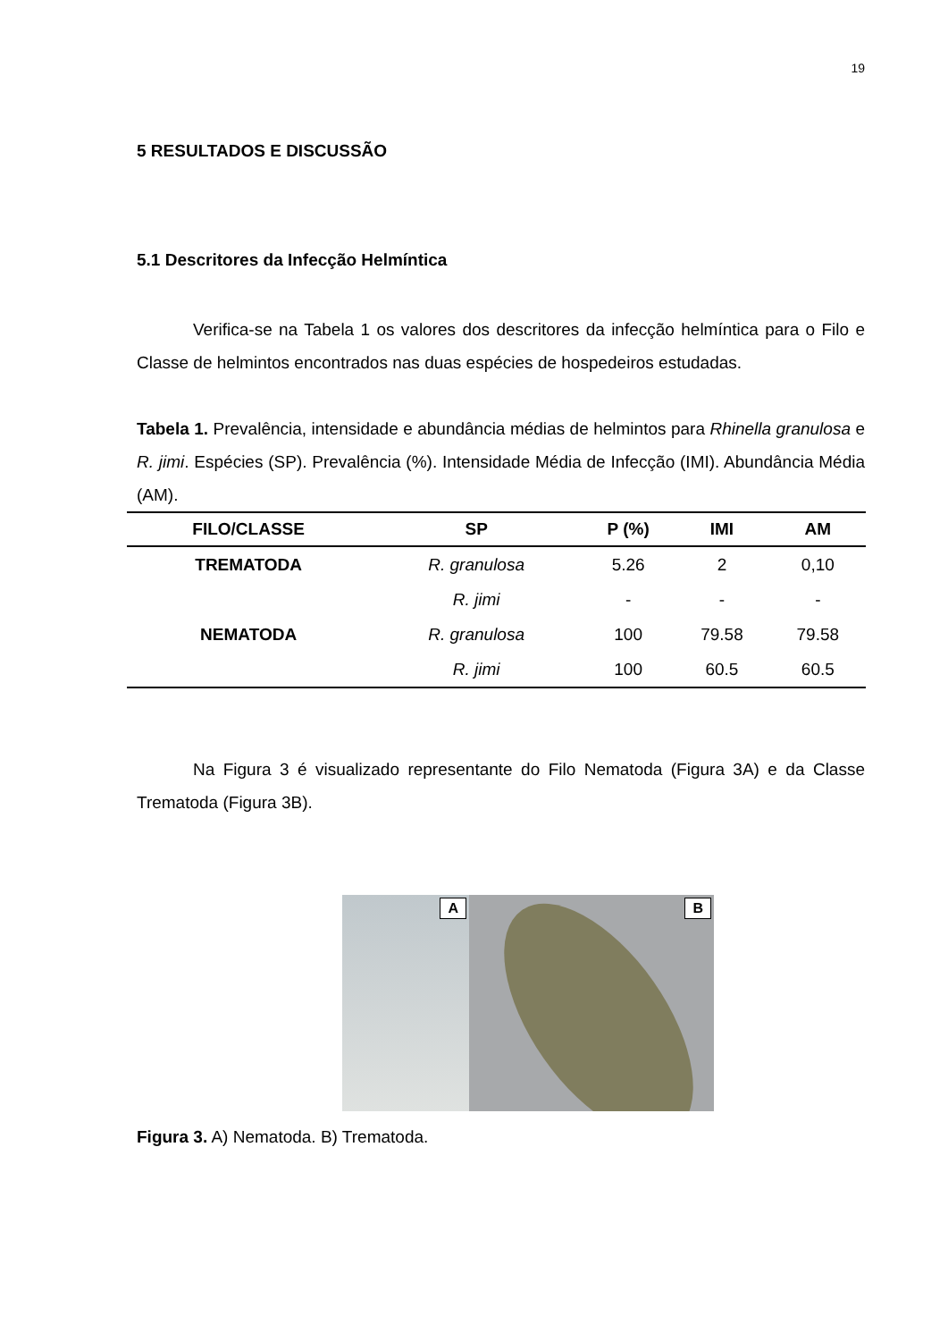19
5 RESULTADOS E DISCUSSÃO
5.1 Descritores da Infecção Helmíntica
Verifica-se na Tabela 1 os valores dos descritores da infecção helmíntica para o Filo e Classe de helmintos encontrados nas duas espécies de hospedeiros estudadas.
Tabela 1. Prevalência, intensidade e abundância médias de helmintos para Rhinella granulosa e R. jimi. Espécies (SP). Prevalência (%). Intensidade Média de Infecção (IMI). Abundância Média (AM).
| FILO/CLASSE | SP | P (%) | IMI | AM |
| --- | --- | --- | --- | --- |
| TREMATODA | R. granulosa | 5.26 | 2 | 0,10 |
| | R. jimi | - | - | - |
| NEMATODA | R. granulosa | 100 | 79.58 | 79.58 |
| | R. jimi | 100 | 60.5 | 60.5 |
Na Figura 3 é visualizado representante do Filo Nematoda (Figura 3A) e da Classe Trematoda (Figura 3B).
A
B
Figura 3. A) Nematoda. B) Trematoda.